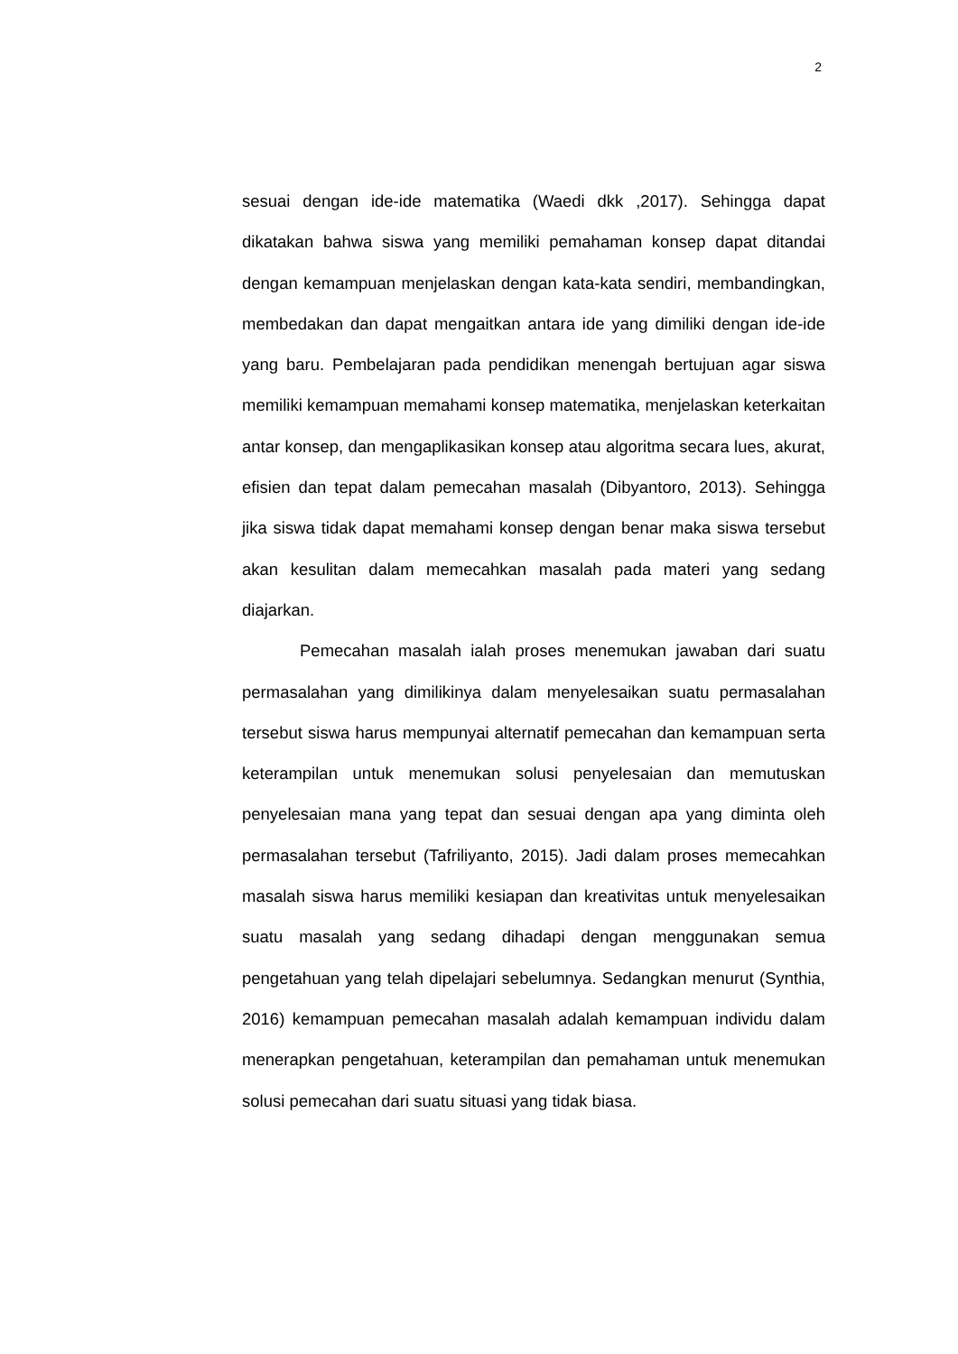2
sesuai dengan ide-ide matematika (Waedi dkk ,2017). Sehingga dapat dikatakan bahwa siswa yang memiliki pemahaman konsep dapat ditandai dengan kemampuan menjelaskan dengan kata-kata sendiri, membandingkan, membedakan dan dapat mengaitkan antara ide yang dimiliki dengan ide-ide yang baru. Pembelajaran pada pendidikan menengah bertujuan agar siswa memiliki kemampuan memahami konsep matematika, menjelaskan keterkaitan antar konsep, dan mengaplikasikan konsep atau algoritma secara lues, akurat, efisien dan tepat dalam pemecahan masalah (Dibyantoro, 2013). Sehingga jika siswa tidak dapat memahami konsep dengan benar maka siswa tersebut akan kesulitan dalam memecahkan masalah pada materi yang sedang diajarkan.
Pemecahan masalah ialah proses menemukan jawaban dari suatu permasalahan yang dimilikinya dalam menyelesaikan suatu permasalahan tersebut siswa harus mempunyai alternatif pemecahan dan kemampuan serta keterampilan untuk menemukan solusi penyelesaian dan memutuskan penyelesaian mana yang tepat dan sesuai dengan apa yang diminta oleh permasalahan tersebut (Tafriliyanto, 2015). Jadi dalam proses memecahkan masalah siswa harus memiliki kesiapan dan kreativitas untuk menyelesaikan suatu masalah yang sedang dihadapi dengan menggunakan semua pengetahuan yang telah dipelajari sebelumnya. Sedangkan menurut (Synthia, 2016) kemampuan pemecahan masalah adalah kemampuan individu dalam menerapkan pengetahuan, keterampilan dan pemahaman untuk menemukan solusi pemecahan dari suatu situasi yang tidak biasa.